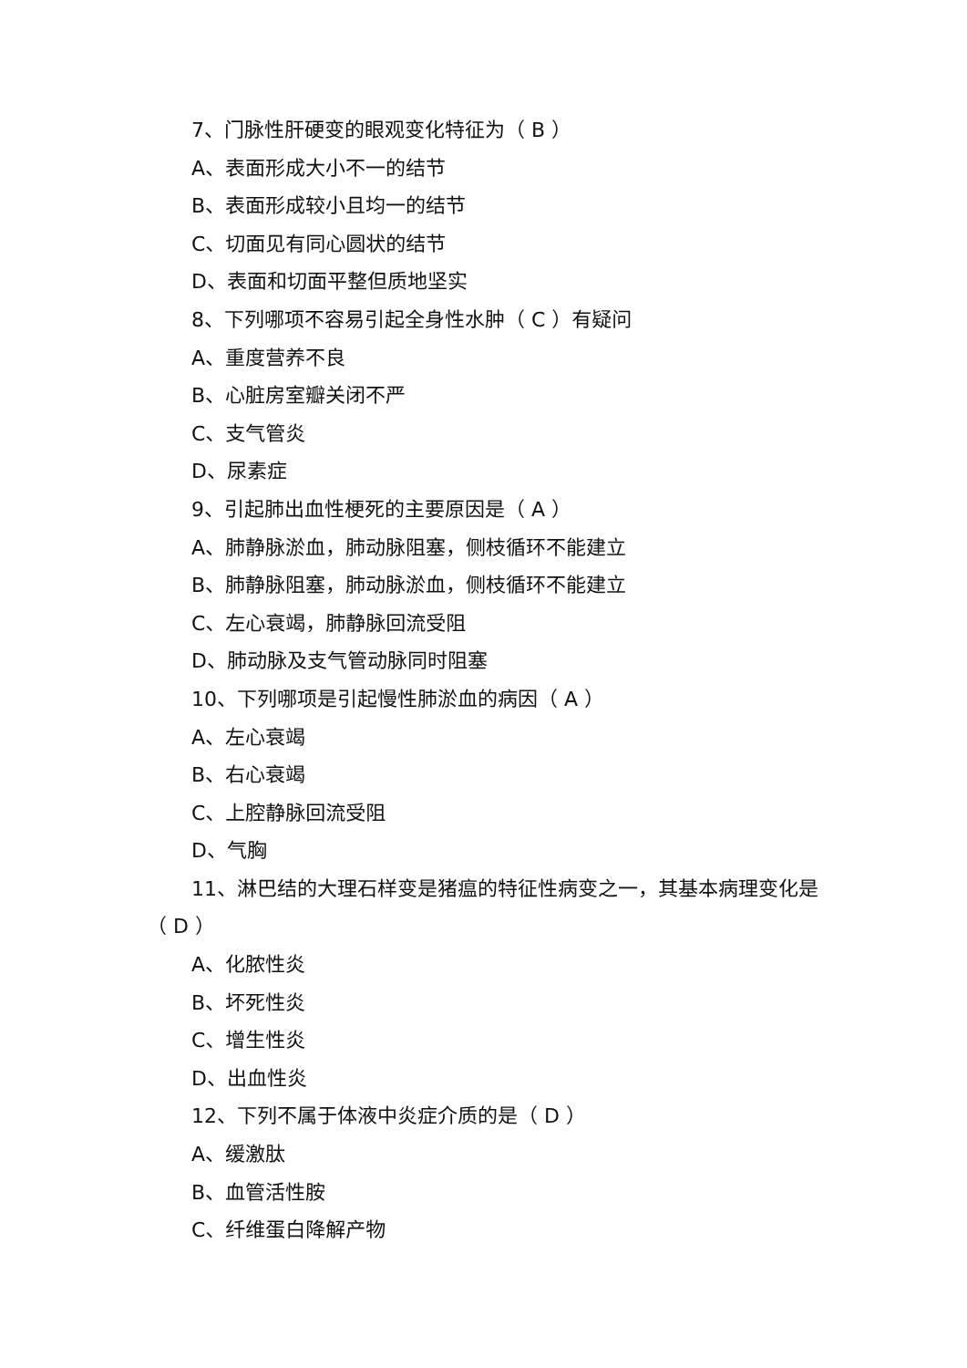7、门脉性肝硬变的眼观变化特征为（ B ）
A、表面形成大小不一的结节
B、表面形成较小且均一的结节
C、切面见有同心圆状的结节
D、表面和切面平整但质地坚实
8、下列哪项不容易引起全身性水肿（ C ）有疑问
A、重度营养不良
B、心脏房室瓣关闭不严
C、支气管炎
D、尿素症
9、引起肺出血性梗死的主要原因是（ A ）
A、肺静脉淤血，肺动脉阻塞，侧枝循环不能建立
B、肺静脉阻塞，肺动脉淤血，侧枝循环不能建立
C、左心衰竭，肺静脉回流受阻
D、肺动脉及支气管动脉同时阻塞
10、下列哪项是引起慢性肺淤血的病因（ A ）
A、左心衰竭
B、右心衰竭
C、上腔静脉回流受阻
D、气胸
11、淋巴结的大理石样变是猪瘟的特征性病变之一，其基本病理变化是（ D ）
A、化脓性炎
B、坏死性炎
C、增生性炎
D、出血性炎
12、下列不属于体液中炎症介质的是（ D ）
A、缓激肽
B、血管活性胺
C、纤维蛋白降解产物